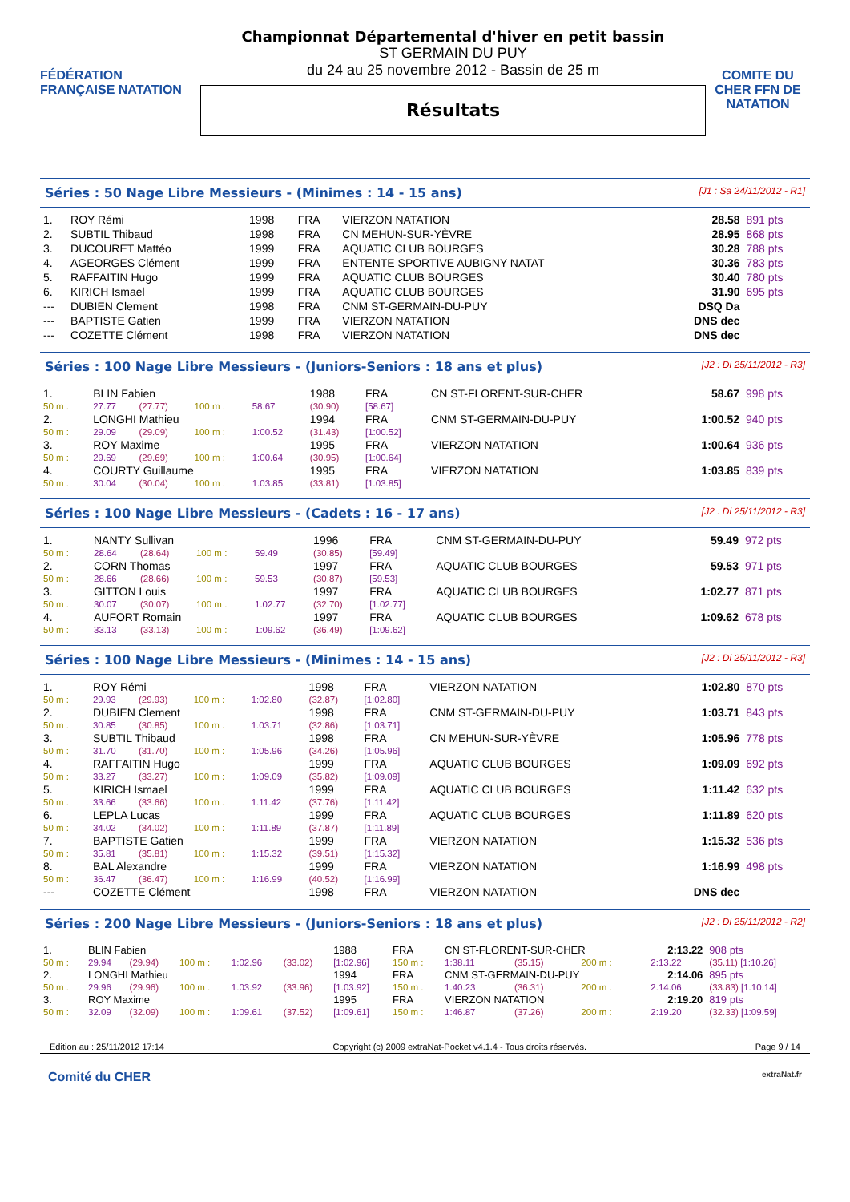FÉDÉRATION FRANÇAISE NATATION
Championnat Départemental d'hiver en petit bassin
ST GERMAIN DU PUY
du 24 au 25 novembre 2012 - Bassin de 25 m
Résultats
COMITE DU CHER FFN DE NATATION
Séries : 50 Nage Libre Messieurs - (Minimes : 14 - 15 ans)
[J1 : Sa 24/11/2012 - R1]
| 1. | ROY Rémi | 1998 | FRA | VIERZON NATATION | 28.58 | 891 pts |
| 2. | SUBTIL Thibaud | 1998 | FRA | CN MEHUN-SUR-YÈVRE | 28.95 | 868 pts |
| 3. | DUCOURET Mattéo | 1999 | FRA | AQUATIC CLUB BOURGES | 30.28 | 788 pts |
| 4. | AGEORGES Clément | 1999 | FRA | ENTENTE SPORTIVE AUBIGNY NATAT | 30.36 | 783 pts |
| 5. | RAFFAITIN Hugo | 1999 | FRA | AQUATIC CLUB BOURGES | 30.40 | 780 pts |
| 6. | KIRICH Ismael | 1999 | FRA | AQUATIC CLUB BOURGES | 31.90 | 695 pts |
| --- | DUBIEN Clement | 1998 | FRA | CNM ST-GERMAIN-DU-PUY | DSQ Da | |
| --- | BAPTISTE Gatien | 1999 | FRA | VIERZON NATATION | DNS dec | |
| --- | COZETTE Clément | 1998 | FRA | VIERZON NATATION | DNS dec | |
Séries : 100 Nage Libre Messieurs - (Juniors-Seniors : 18 ans et plus)
[J2 : Di 25/11/2012 - R3]
| 1. | BLIN Fabien | | | | 1988 | FRA | CN ST-FLORENT-SUR-CHER | 58.67 | 998 pts |
| 50 m : | 27.77 | (27.77) | 100 m : | 58.67 | (30.90) | [58.67] | | | |
| 2. | LONGHI Mathieu | | | | 1994 | FRA | CNM ST-GERMAIN-DU-PUY | 1:00.52 | 940 pts |
| 50 m : | 29.09 | (29.09) | 100 m : | 1:00.52 | (31.43) | [1:00.52] | | | |
| 3. | ROY Maxime | | | | 1995 | FRA | VIERZON NATATION | 1:00.64 | 936 pts |
| 50 m : | 29.69 | (29.69) | 100 m : | 1:00.64 | (30.95) | [1:00.64] | | | |
| 4. | COURTY Guillaume | | | | 1995 | FRA | VIERZON NATATION | 1:03.85 | 839 pts |
| 50 m : | 30.04 | (30.04) | 100 m : | 1:03.85 | (33.81) | [1:03.85] | | | |
Séries : 100 Nage Libre Messieurs - (Cadets : 16 - 17 ans)
[J2 : Di 25/11/2012 - R3]
| 1. | NANTY Sullivan | | | | 1996 | FRA | CNM ST-GERMAIN-DU-PUY | 59.49 | 972 pts |
| 50 m : | 28.64 | (28.64) | 100 m : | 59.49 | (30.85) | [59.49] | | | |
| 2. | CORN Thomas | | | | 1997 | FRA | AQUATIC CLUB BOURGES | 59.53 | 971 pts |
| 50 m : | 28.66 | (28.66) | 100 m : | 59.53 | (30.87) | [59.53] | | | |
| 3. | GITTON Louis | | | | 1997 | FRA | AQUATIC CLUB BOURGES | 1:02.77 | 871 pts |
| 50 m : | 30.07 | (30.07) | 100 m : | 1:02.77 | (32.70) | [1:02.77] | | | |
| 4. | AUFORT Romain | | | | 1997 | FRA | AQUATIC CLUB BOURGES | 1:09.62 | 678 pts |
| 50 m : | 33.13 | (33.13) | 100 m : | 1:09.62 | (36.49) | [1:09.62] | | | |
Séries : 100 Nage Libre Messieurs - (Minimes : 14 - 15 ans)
[J2 : Di 25/11/2012 - R3]
| 1. | ROY Rémi | | | | 1998 | FRA | VIERZON NATATION | 1:02.80 | 870 pts |
| 50 m : | 29.93 | (29.93) | 100 m : | 1:02.80 | (32.87) | [1:02.80] | | | |
| 2. | DUBIEN Clement | | | | 1998 | FRA | CNM ST-GERMAIN-DU-PUY | 1:03.71 | 843 pts |
| 50 m : | 30.85 | (30.85) | 100 m : | 1:03.71 | (32.86) | [1:03.71] | | | |
| 3. | SUBTIL Thibaud | | | | 1998 | FRA | CN MEHUN-SUR-YÈVRE | 1:05.96 | 778 pts |
| 50 m : | 31.70 | (31.70) | 100 m : | 1:05.96 | (34.26) | [1:05.96] | | | |
| 4. | RAFFAITIN Hugo | | | | 1999 | FRA | AQUATIC CLUB BOURGES | 1:09.09 | 692 pts |
| 50 m : | 33.27 | (33.27) | 100 m : | 1:09.09 | (35.82) | [1:09.09] | | | |
| 5. | KIRICH Ismael | | | | 1999 | FRA | AQUATIC CLUB BOURGES | 1:11.42 | 632 pts |
| 50 m : | 33.66 | (33.66) | 100 m : | 1:11.42 | (37.76) | [1:11.42] | | | |
| 6. | LEPLA Lucas | | | | 1999 | FRA | AQUATIC CLUB BOURGES | 1:11.89 | 620 pts |
| 50 m : | 34.02 | (34.02) | 100 m : | 1:11.89 | (37.87) | [1:11.89] | | | |
| 7. | BAPTISTE Gatien | | | | 1999 | FRA | VIERZON NATATION | 1:15.32 | 536 pts |
| 50 m : | 35.81 | (35.81) | 100 m : | 1:15.32 | (39.51) | [1:15.32] | | | |
| 8. | BAL Alexandre | | | | 1999 | FRA | VIERZON NATATION | 1:16.99 | 498 pts |
| 50 m : | 36.47 | (36.47) | 100 m : | 1:16.99 | (40.52) | [1:16.99] | | | |
| --- | COZETTE Clément | | | | 1998 | FRA | VIERZON NATATION | DNS dec | |
Séries : 200 Nage Libre Messieurs - (Juniors-Seniors : 18 ans et plus)
[J2 : Di 25/11/2012 - R2]
| 1. | BLIN Fabien | | | | | 1988 | FRA | CN ST-FLORENT-SUR-CHER | | | 2:13.22 | 908 pts |
| 50 m : | 29.94 | (29.94) | 100 m : | 1:02.96 | (33.02) | [1:02.96] | 150 m : | 1:38.11 | (35.15) | 200 m : | 2:13.22 | (35.11) [1:10.26] |
| 2. | LONGHI Mathieu | | | | | 1994 | FRA | CNM ST-GERMAIN-DU-PUY | | | 2:14.06 | 895 pts |
| 50 m : | 29.96 | (29.96) | 100 m : | 1:03.92 | (33.96) | [1:03.92] | 150 m : | 1:40.23 | (36.31) | 200 m : | 2:14.06 | (33.83) [1:10.14] |
| 3. | ROY Maxime | | | | | 1995 | FRA | VIERZON NATATION | | | 2:19.20 | 819 pts |
| 50 m : | 32.09 | (32.09) | 100 m : | 1:09.61 | (37.52) | [1:09.61] | 150 m : | 1:46.87 | (37.26) | 200 m : | 2:19.20 | (32.33) [1:09.59] |
Edition au : 25/11/2012 17:14 Copyright (c) 2009 extraNat-Pocket v4.1.4 - Tous droits réservés. Page 9 / 14
Comité du CHER extraNat.fr